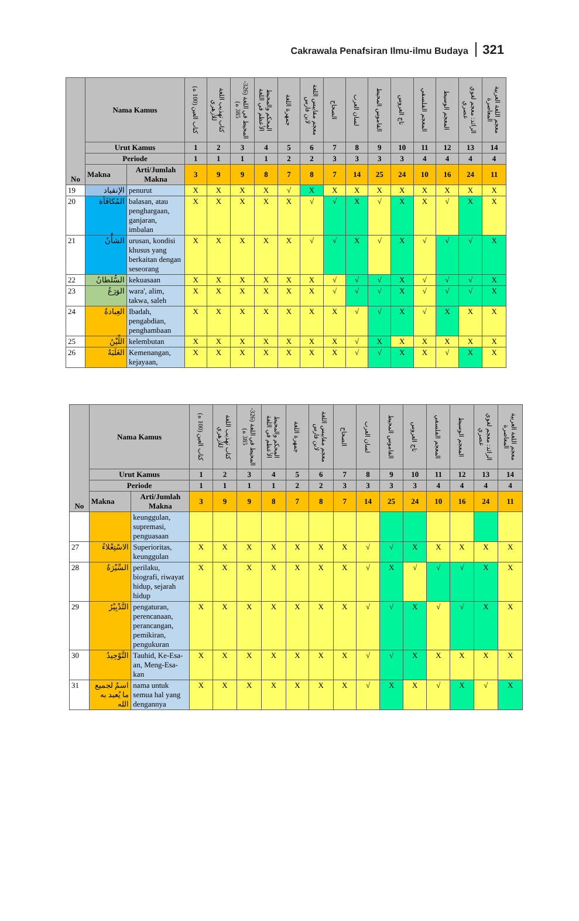Cakrawala Penafsiran Ilmu-ilmu Budaya 321
| No | Nama Kamus | | كتاب العين (100 ه) | كتاب تهذيب اللغة للأزهري | المحيط في اللغة (326-385 ه) | المحكم والمحيط الأعظم في اللغة | جمهرة اللغة | معجم مقاييس اللغة لابن فارس | الصحاح | لسان العرب | القاموس المحيط | تاج العروس | المعجم الفلسفي | المعجم الوسيط | الرائد: معجم لغوي عصري | معجم اللغة العربية المعاصرة |
| --- | --- | --- | --- | --- | --- | --- | --- | --- | --- | --- | --- | --- | --- | --- | --- | --- |
| | Urut Kamus | | 1 | 2 | 3 | 4 | 5 | 6 | 7 | 8 | 9 | 10 | 11 | 12 | 13 | 14 |
| | Periode | | 1 | 1 | 1 | 1 | 2 | 2 | 3 | 3 | 3 | 3 | 4 | 4 | 4 | 4 |
| | Makna | Arti/Jumlah Makna | 3 | 9 | 9 | 8 | 7 | 8 | 7 | 14 | 25 | 24 | 10 | 16 | 24 | 11 |
| 19 | الإنقياد | penurut | X | X | X | X | √ | X | X | X | X | X | X | X | X | X |
| 20 | المُكافَأة | balasan, atau penghargaan, ganjaran, imbalan | X | X | X | X | X | √ | √ | X | √ | X | X | √ | X | X |
| 21 | الشأْنُ | urusan, kondisi khusus yang berkaitan dengan seseorang | X | X | X | X | X | √ | √ | X | √ | X | √ | √ | √ | X |
| 22 | السُّلطانُ | kekuasaan | X | X | X | X | X | X | √ | √ | √ | X | √ | √ | √ | X |
| 23 | الوَرَعُ | wara', alim, takwa, saleh | X | X | X | X | X | X | √ | √ | √ | X | √ | √ | √ | X |
| 24 | العِبادةُ | Ibadah, pengabdian, penghambaan | X | X | X | X | X | X | X | √ | √ | X | √ | X | X | X |
| 25 | اللِّيْنُ | kelembutan | X | X | X | X | X | X | X | √ | X | X | X | X | X | X |
| 26 | الغَلَبَةُ | Kemenangan, kejayaan, | X | X | X | X | X | X | X | √ | √ | X | X | √ | X | X |
| No | Nama Kamus | | كتاب العين (100 ه) | كتاب تهذيب اللغة للأزهري | المحيط في اللغة (326-385 ه) | المحكم والمحيط الأعظم في اللغة | جمهرة اللغة | معجم مقاييس اللغة لابن فارس | الصحاح | لسان العرب | القاموس المحيط | تاج العروس | المعجم الفلسفي | المعجم الوسيط | الرائد: معجم لغوي عصري | معجم اللغة العربية المعاصرة |
| --- | --- | --- | --- | --- | --- | --- | --- | --- | --- | --- | --- | --- | --- | --- | --- | --- |
| | Urut Kamus | | 1 | 2 | 3 | 4 | 5 | 6 | 7 | 8 | 9 | 10 | 11 | 12 | 13 | 14 |
| | Periode | | 1 | 1 | 1 | 1 | 2 | 2 | 3 | 3 | 3 | 3 | 4 | 4 | 4 | 4 |
| | Makna | Arti/Jumlah Makna | 3 | 9 | 9 | 8 | 7 | 8 | 7 | 14 | 25 | 24 | 10 | 16 | 24 | 11 |
| | | keunggulan, supremasi, penguasaan | | | | | | | | | | | | | | |
| 27 | الاسْتِعْلاءُ | Superioritas, keunggulan | X | X | X | X | X | X | X | √ | √ | X | X | X | X | X |
| 28 | السِّيْرَةُ | perilaku, biografi, riwayat hidup, sejarah hidup | X | X | X | X | X | X | X | √ | X | √ | √ | √ | X | X |
| 29 | التَّدْبِيْرُ | pengaturan, perencanaan, perancangan, pemikiran, pengukuran | X | X | X | X | X | X | X | √ | √ | X | √ | √ | X | X |
| 30 | التَّوْحِيدُ | Tauhid, Ke-Esa-an, Meng-Esa-kan | X | X | X | X | X | X | X | √ | √ | X | X | X | X | X |
| 31 | اسمٌ لجميع ما يُعبد به الله | nama untuk semua hal yang dengannya | X | X | X | X | X | X | X | √ | X | X | √ | X | √ | X |